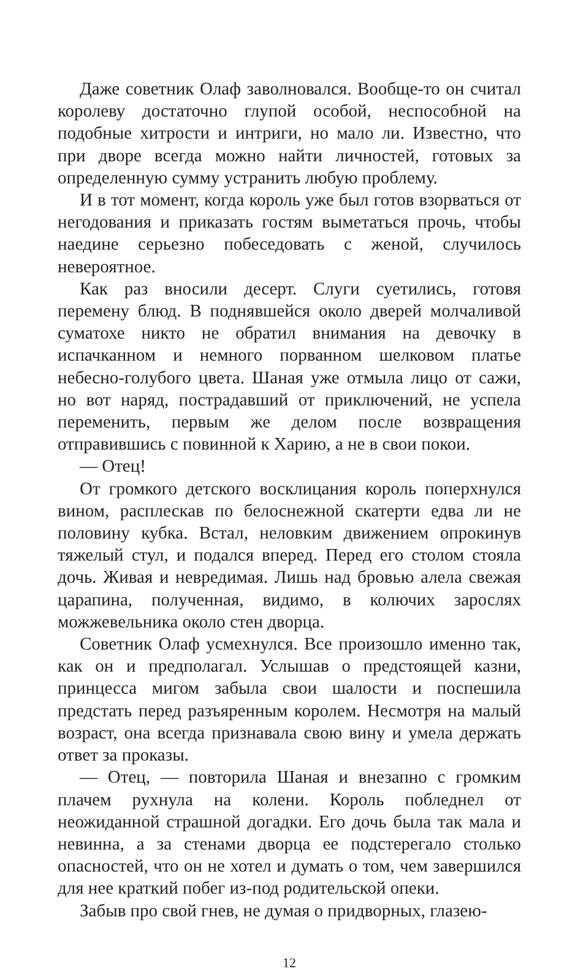Даже советник Олаф заволновался. Вообще-то он считал королеву достаточно глупой особой, неспособной на подобные хитрости и интриги, но мало ли. Известно, что при дворе всегда можно найти личностей, готовых за определенную сумму устранить любую проблему.
И в тот момент, когда король уже был готов взорваться от негодования и приказать гостям выметаться прочь, чтобы наедине серьезно побеседовать с женой, случилось невероятное.
Как раз вносили десерт. Слуги суетились, готовя перемену блюд. В поднявшейся около дверей молчаливой суматохе никто не обратил внимания на девочку в испачканном и немного порванном шелковом платье небесно-голубого цвета. Шаная уже отмыла лицо от сажи, но вот наряд, пострадавший от приключений, не успела переменить, первым же делом после возвращения отправившись с повинной к Харию, а не в свои покои.
— Отец!
От громкого детского восклицания король поперхнулся вином, расплескав по белоснежной скатерти едва ли не половину кубка. Встал, неловким движением опрокинув тяжелый стул, и подался вперед. Перед его столом стояла дочь. Живая и невредимая. Лишь над бровью алела свежая царапина, полученная, видимо, в колючих зарослях можжевельника около стен дворца.
Советник Олаф усмехнулся. Все произошло именно так, как он и предполагал. Услышав о предстоящей казни, принцесса мигом забыла свои шалости и поспешила предстать перед разъяренным королем. Несмотря на малый возраст, она всегда признавала свою вину и умела держать ответ за проказы.
— Отец, — повторила Шаная и внезапно с громким плачем рухнула на колени. Король побледнел от неожиданной страшной догадки. Его дочь была так мала и невинна, а за стенами дворца ее подстерегало столько опасностей, что он не хотел и думать о том, чем завершился для нее краткий побег из-под родительской опеки.
Забыв про свой гнев, не думая о придворных, глазею-
12